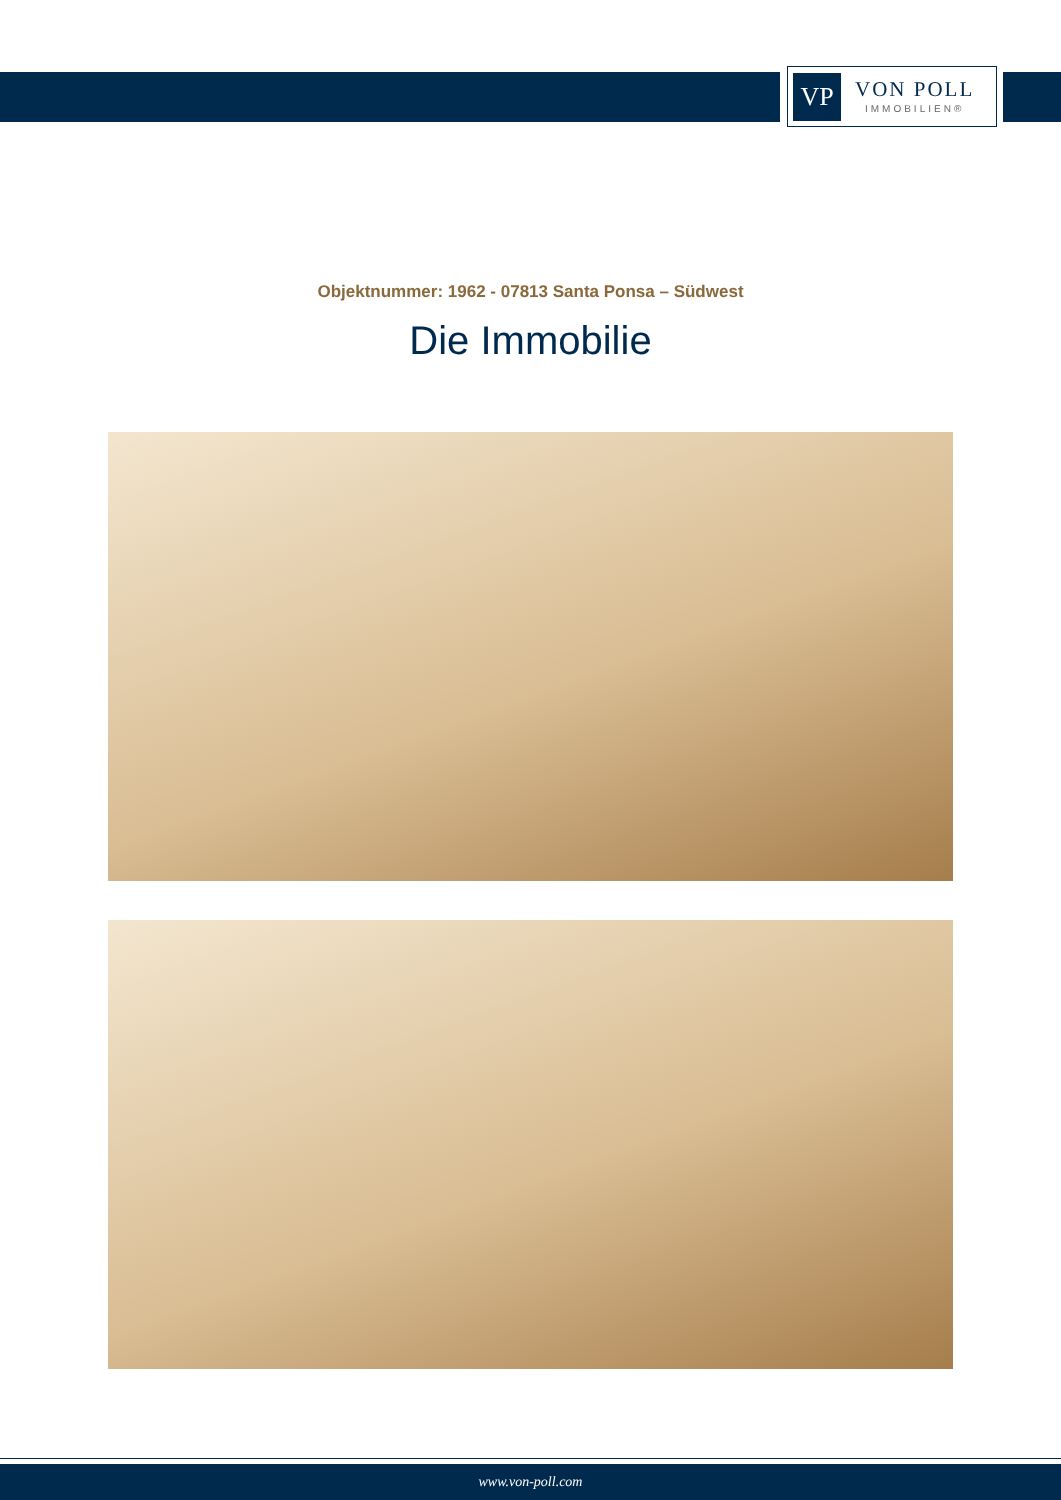VP
VON POLL
IMMOBILIEN®
Objektnummer: 1962 - 07813 Santa Ponsa – Südwest
Die Immobilie
www.von-poll.com